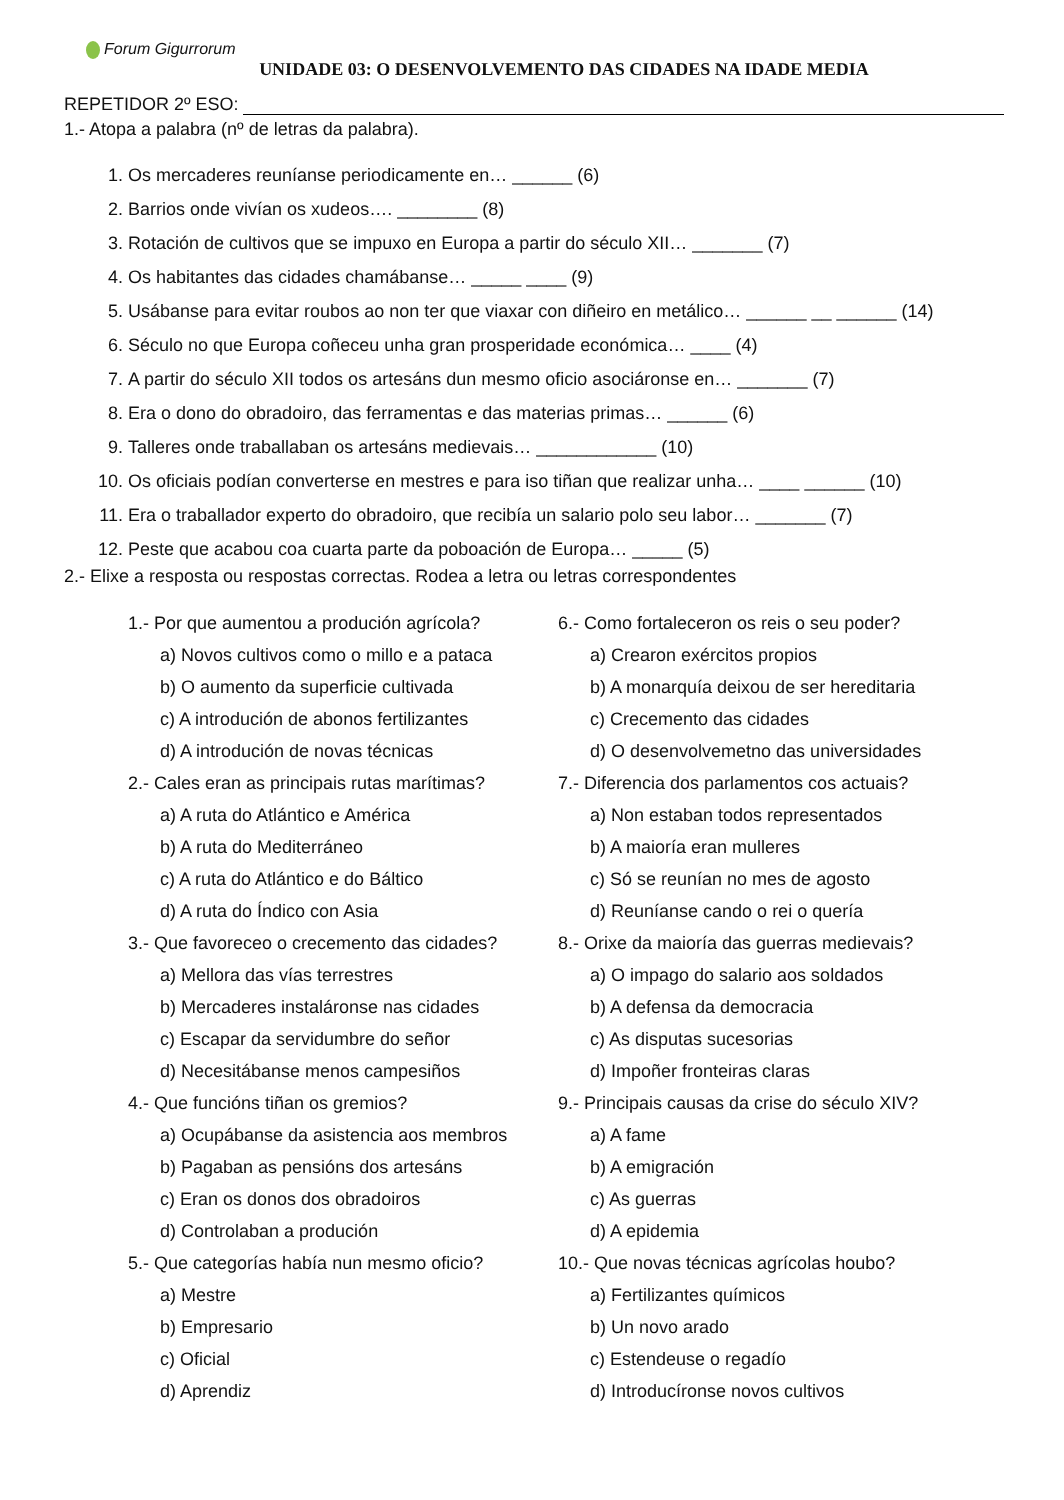Forum Gigurrorum
UNIDADE 03: O DESENVOLVEMENTO DAS CIDADES NA IDADE MEDIA
REPETIDOR 2º ESO:
1.- Atopa a palabra (nº de letras da palabra).
1. Os mercaderes reuníanse periodicamente en… ______ (6)
2. Barrios onde vivían os xudeos…. ________ (8)
3. Rotación de cultivos que se impuxo en Europa a partir do século XII… _______ (7)
4. Os habitantes das cidades chamábanse… _____ ____ (9)
5. Usábanse para evitar roubos ao non ter que viaxar con diñeiro en metálico… ______ __ ______ (14)
6. Século no que Europa coñeceu unha gran prosperidade económica… ____ (4)
7. A partir do século XII todos os artesáns dun mesmo oficio asociáronse en… _______ (7)
8. Era o dono do obradoiro, das ferramentas e das materias primas… ______ (6)
9. Talleres onde traballaban os artesáns medievais… ____________ (10)
10. Os oficiais podían converterse en mestres e para iso tiñan que realizar unha… ____ ______ (10)
11. Era o traballador experto do obradoiro, que recibía un salario polo seu labor… _______ (7)
12. Peste que acabou coa cuarta parte da poboación de Europa… _____ (5)
2.- Elixe a resposta ou respostas correctas. Rodea a letra ou letras correspondentes
1.- Por que aumentou a produción agrícola?
a) Novos cultivos como o millo e a pataca
b) O aumento da superficie cultivada
c) A introdución de abonos fertilizantes
d) A introdución de novas técnicas
2.- Cales eran as principais rutas marítimas?
a) A ruta do Atlántico e América
b) A ruta do Mediterráneo
c) A ruta do Atlántico e do Báltico
d) A ruta do Índico con Asia
3.- Que favoreceo o crecemento das cidades?
a) Mellora das vías terrestres
b) Mercaderes instaláronse nas cidades
c) Escapar da servidumbre do señor
d) Necesitábanse menos campesiños
4.- Que funcións tiñan os gremios?
a) Ocupábanse da asistencia aos membros
b) Pagaban as pensións dos artesáns
c) Eran os donos dos obradoiros
d) Controlaban a produción
5.- Que categorías había nun mesmo oficio?
a) Mestre
b) Empresario
c) Oficial
d) Aprendiz
6.- Como fortaleceron os reis o seu poder?
a) Crearon exércitos propios
b) A monarquía deixou de ser hereditaria
c) Crecemento das cidades
d) O desenvolvemetno das universidades
7.- Diferencia dos parlamentos cos actuais?
a) Non estaban todos representados
b) A maioría eran mulleres
c) Só se reunían no mes de agosto
d) Reuníanse cando o rei o quería
8.- Orixe da maioría das guerras medievais?
a) O impago do salario aos soldados
b) A defensa da democracia
c) As disputas sucesorias
d) Impoñer fronteiras claras
9.- Principais causas da crise do século XIV?
a) A fame
b) A emigración
c) As guerras
d) A epidemia
10.- Que novas técnicas agrícolas houbo?
a) Fertilizantes químicos
b) Un novo arado
c) Estendeuse o regadío
d) Introducíronse novos cultivos